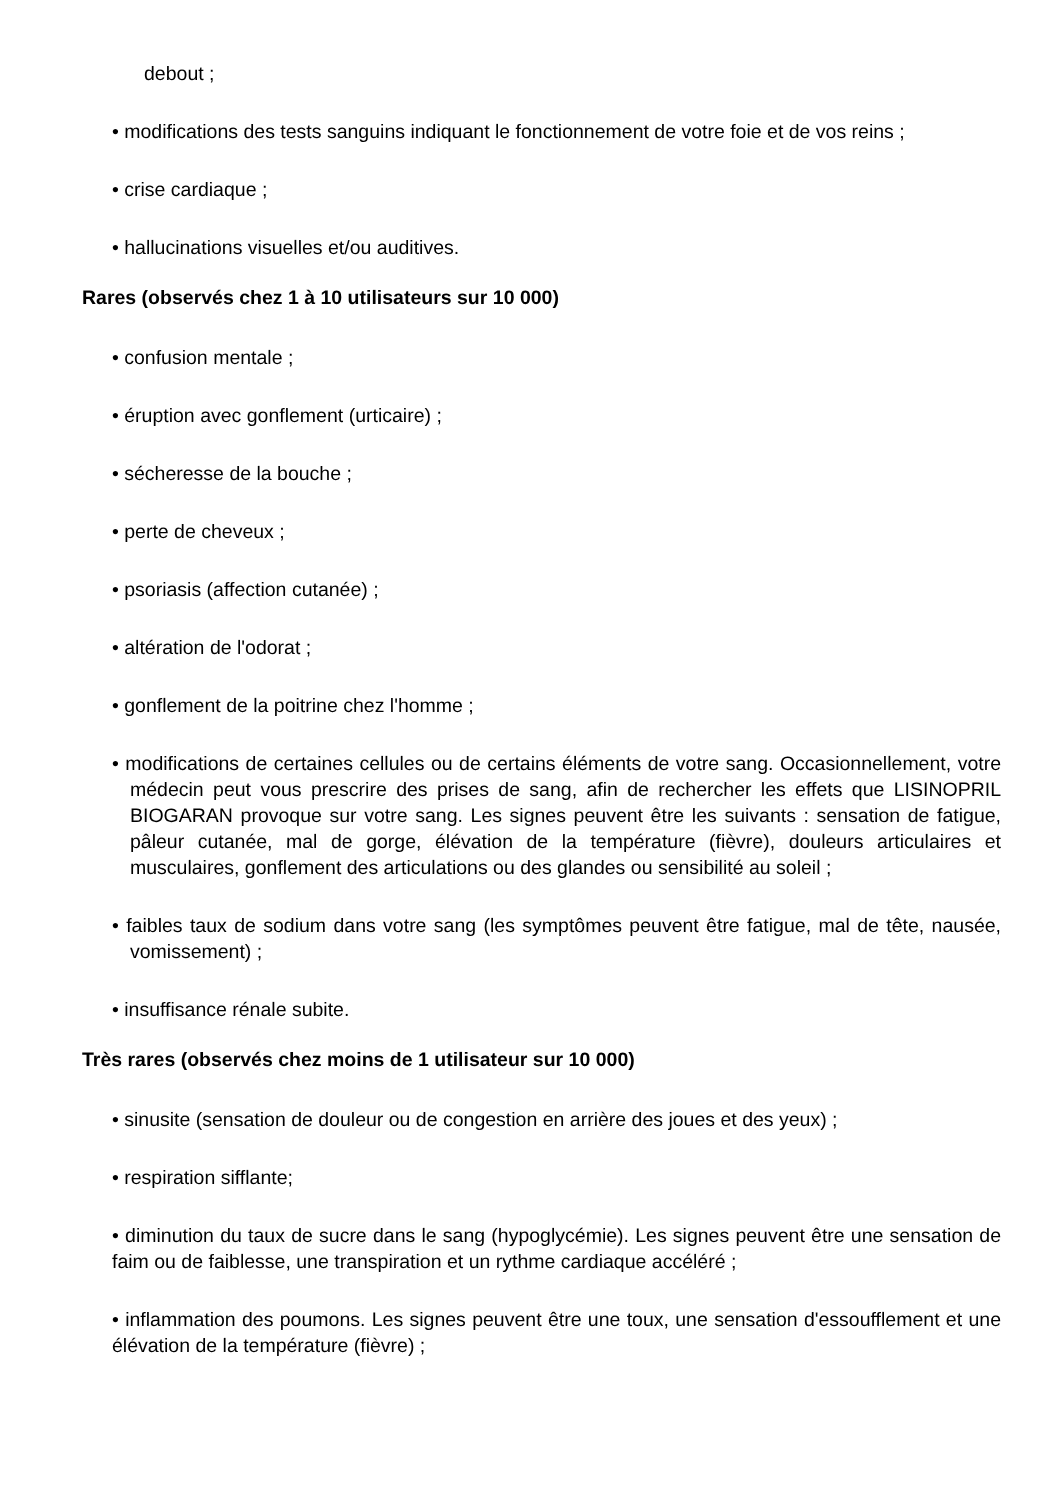debout ;
• modifications des tests sanguins indiquant le fonctionnement de votre foie et de vos reins ;
• crise cardiaque ;
• hallucinations visuelles et/ou auditives.
Rares (observés chez 1 à 10 utilisateurs sur 10 000)
• confusion mentale ;
• éruption avec gonflement (urticaire) ;
• sécheresse de la bouche ;
• perte de cheveux ;
• psoriasis (affection cutanée) ;
• altération de l'odorat ;
• gonflement de la poitrine chez l'homme ;
• modifications de certaines cellules ou de certains éléments de votre sang. Occasionnellement, votre médecin peut vous prescrire des prises de sang, afin de rechercher les effets que LISINOPRIL BIOGARAN provoque sur votre sang. Les signes peuvent être les suivants : sensation de fatigue, pâleur cutanée, mal de gorge, élévation de la température (fièvre), douleurs articulaires et musculaires, gonflement des articulations ou des glandes ou sensibilité au soleil ;
• faibles taux de sodium dans votre sang (les symptômes peuvent être fatigue, mal de tête, nausée, vomissement) ;
• insuffisance rénale subite.
Très rares (observés chez moins de 1 utilisateur sur 10 000)
• sinusite (sensation de douleur ou de congestion en arrière des joues et des yeux) ;
• respiration sifflante;
• diminution du taux de sucre dans le sang (hypoglycémie). Les signes peuvent être une sensation de faim ou de faiblesse, une transpiration et un rythme cardiaque accéléré ;
• inflammation des poumons. Les signes peuvent être une toux, une sensation d'essoufflement et une élévation de la température (fièvre) ;